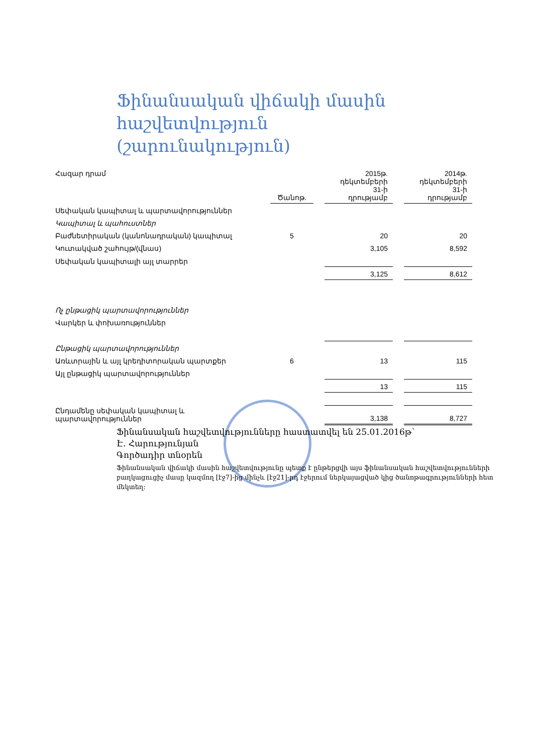Ֆինանսական վիճակի մասին
հաշվետվություն
(շարունակություն)
| Հազար դրամ | Ծանոթ. | | 2015թ. դեկտեմբերի 31-ի դրությամբ | | 2014թ. դեկտեմբերի 31-ի դրությամբ |
| --- | --- | --- | --- | --- | --- |
| Սեփական կապիտալ և պարտավորություններ | | | | | |
| Կապիտալ և պահուստներ | | | | | |
| Բաժնետիրական (կանոնադրական) կապիտալ | 5 | | 20 | | 20 |
| Կուտակված շահույթ/(վնաս) | | | 3,105 | | 8,592 |
| Սեփական կապիտալի այլ տարրեր | | | | | |
| | | | 3,125 | | 8,612 |
| Ոչ ընթացիկ պարտավորություններ | | | | | |
| Վարկեր և փոխառություններ | | | | | |
| Ընթացիկ պարտավորություններ | | | | | |
| Առևտրային և այլ կրեդիտորական պարտքեր | 6 | | 13 | | 115 |
| Այլ ընթացիկ պարտավորություններ | | | | | |
| | | | 13 | | 115 |
| Ընդամենը սեփական կապիտալ և պարտավորություններ | | | 3,138 | | 8,727 |
Ֆինանսական հաշվետվությունները հաստատվել են 25.01.2016թ՝
Է. Հարությունյան
Գործադիր տնօրեն
Ֆինանսական վիճակի մասին հաշվետվությունը պետք է ընթերցվի այս ֆինանսական հաշվետվությունների բաղկացուցիչ մասը կազմող [էջ7]-ից մինչև [էջ21]-րդ էջերում ներկայացված կից ծանոթագրությունների հետ մեկտեղ: